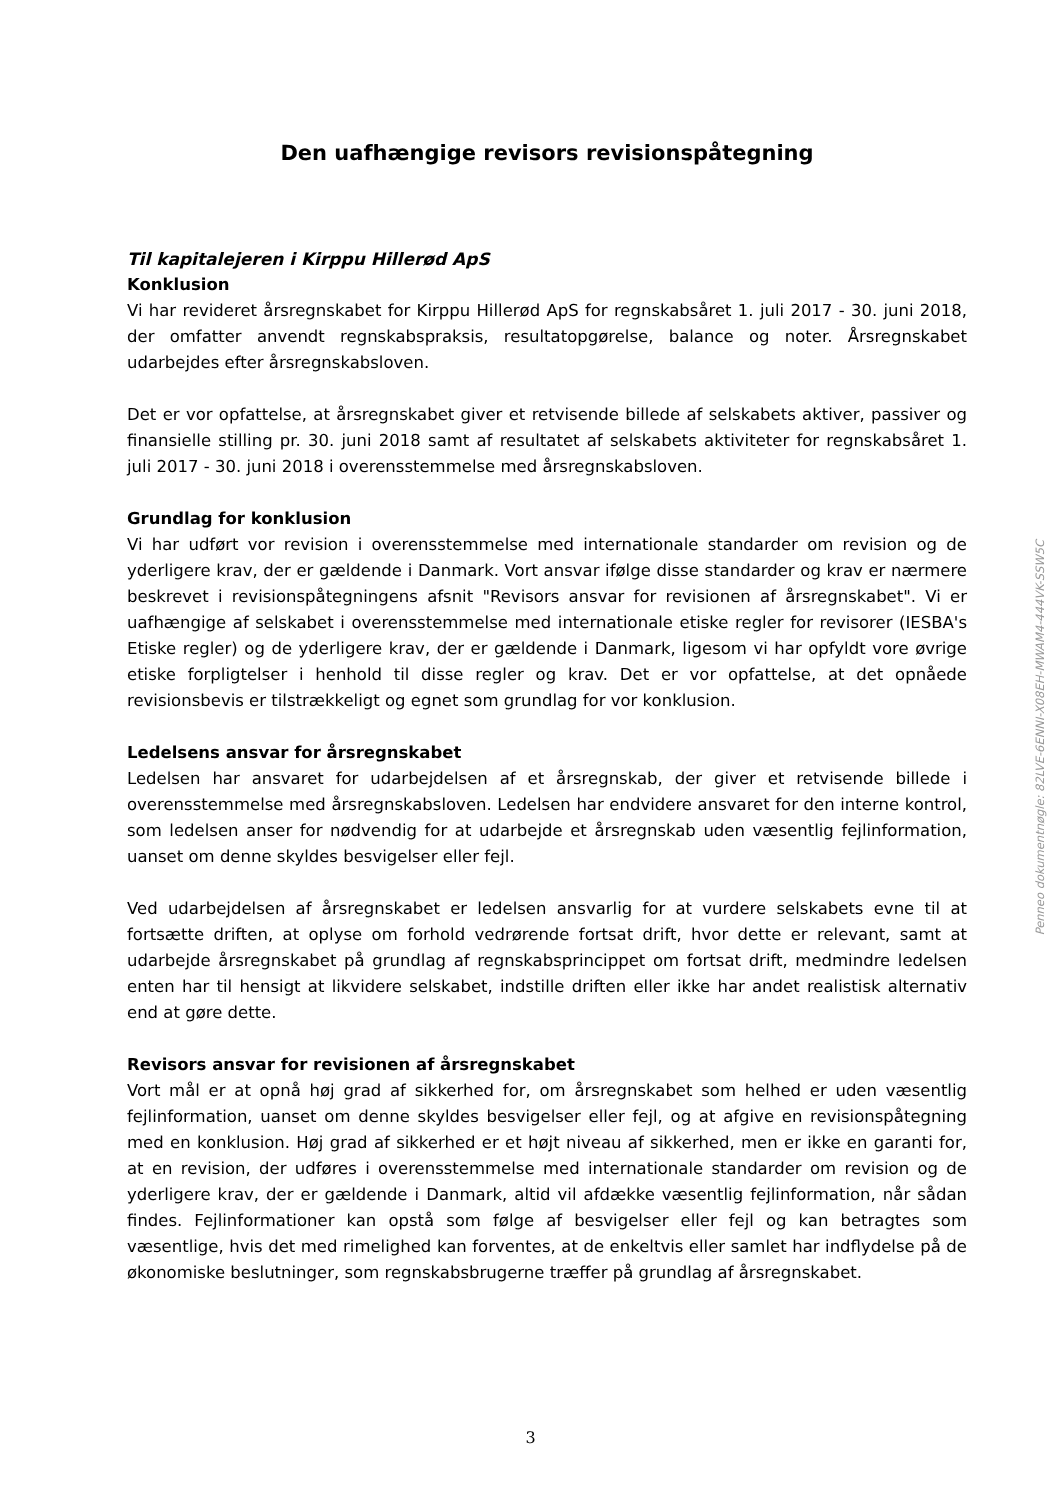Den uafhængige revisors revisionspåtegning
Til kapitalejeren i Kirppu Hillerød ApS
Konklusion
Vi har revideret årsregnskabet for Kirppu Hillerød ApS for regnskabsåret 1. juli 2017 - 30. juni 2018, der omfatter anvendt regnskabspraksis, resultatopgørelse, balance og noter. Årsregnskabet udarbejdes efter årsregnskabsloven.
Det er vor opfattelse, at årsregnskabet giver et retvisende billede af selskabets aktiver, passiver og finansielle stilling pr. 30. juni 2018 samt af resultatet af selskabets aktiviteter for regnskabsåret 1. juli 2017 - 30. juni 2018 i overensstemmelse med årsregnskabsloven.
Grundlag for konklusion
Vi har udført vor revision i overensstemmelse med internationale standarder om revision og de yderligere krav, der er gældende i Danmark. Vort ansvar ifølge disse standarder og krav er nærmere beskrevet i revisionspåtegningens afsnit "Revisors ansvar for revisionen af årsregnskabet". Vi er uafhængige af selskabet i overensstemmelse med internationale etiske regler for revisorer (IESBA's Etiske regler) og de yderligere krav, der er gældende i Danmark, ligesom vi har opfyldt vore øvrige etiske forpligtelser i henhold til disse regler og krav. Det er vor opfattelse, at det opnåede revisionsbevis er tilstrækkeligt og egnet som grundlag for vor konklusion.
Ledelsens ansvar for årsregnskabet
Ledelsen har ansvaret for udarbejdelsen af et årsregnskab, der giver et retvisende billede i overensstemmelse med årsregnskabsloven. Ledelsen har endvidere ansvaret for den interne kontrol, som ledelsen anser for nødvendig for at udarbejde et årsregnskab uden væsentlig fejlinformation, uanset om denne skyldes besvigelser eller fejl.
Ved udarbejdelsen af årsregnskabet er ledelsen ansvarlig for at vurdere selskabets evne til at fortsætte driften, at oplyse om forhold vedrørende fortsat drift, hvor dette er relevant, samt at udarbejde årsregnskabet på grundlag af regnskabsprincippet om fortsat drift, medmindre ledelsen enten har til hensigt at likvidere selskabet, indstille driften eller ikke har andet realistisk alternativ end at gøre dette.
Revisors ansvar for revisionen af årsregnskabet
Vort mål er at opnå høj grad af sikkerhed for, om årsregnskabet som helhed er uden væsentlig fejlinformation, uanset om denne skyldes besvigelser eller fejl, og at afgive en revisionspåtegning med en konklusion. Høj grad af sikkerhed er et højt niveau af sikkerhed, men er ikke en garanti for, at en revision, der udføres i overensstemmelse med internationale standarder om revision og de yderligere krav, der er gældende i Danmark, altid vil afdække væsentlig fejlinformation, når sådan findes. Fejlinformationer kan opstå som følge af besvigelser eller fejl og kan betragtes som væsentlige, hvis det med rimelighed kan forventes, at de enkeltvis eller samlet har indflydelse på de økonomiske beslutninger, som regnskabsbrugerne træffer på grundlag af årsregnskabet.
Penneo dokumentnøgle: 82LVE-6ENNI-X08EH-MWAM4-444VK-SSW5C
3